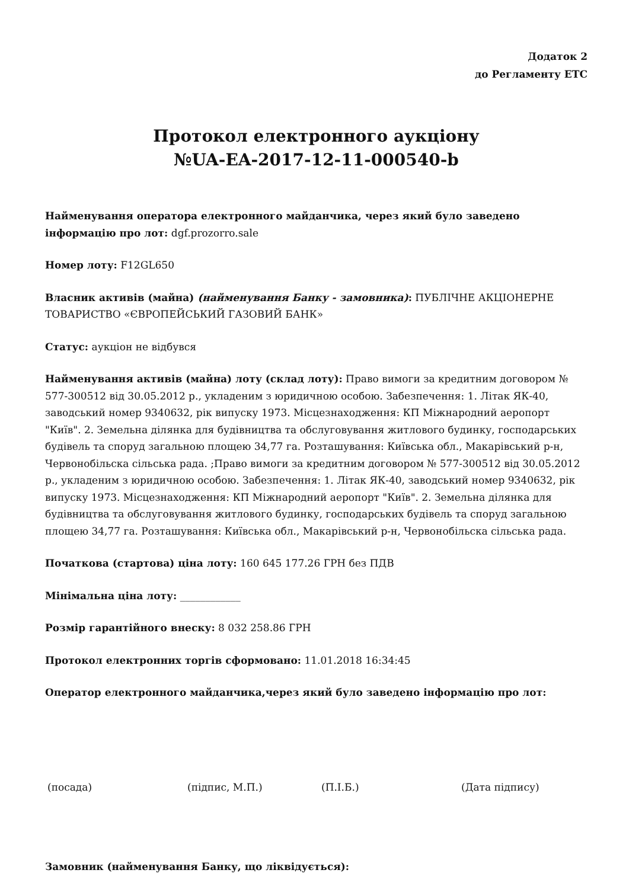Додаток 2
до Регламенту ЕТС
Протокол електронного аукціону
№UA-EA-2017-12-11-000540-b
Найменування оператора електронного майданчика, через який було заведено інформацію про лот: dgf.prozorro.sale
Номер лоту: F12GL650
Власник активів (майна) (найменування Банку - замовника): ПУБЛІЧНЕ АКЦІОНЕРНЕ ТОВАРИСТВО «ЄВРОПЕЙСЬКИЙ ГАЗОВИЙ БАНК»
Статус: аукціон не відбувся
Найменування активів (майна) лоту (склад лоту): Право вимоги за кредитним договором № 577-300512 від 30.05.2012 р., укладеним з юридичною особою. Забезпечення: 1. Літак ЯК-40, заводський номер 9340632, рік випуску 1973. Місцезнаходження: КП Міжнародний аеропорт "Київ". 2. Земельна ділянка для будівництва та обслуговування житлового будинку, господарських будівель та споруд загальною площею 34,77 га. Розташування: Київська обл., Макарівський р-н, Червонобільска сільська рада. ;Право вимоги за кредитним договором № 577-300512 від 30.05.2012 р., укладеним з юридичною особою. Забезпечення: 1. Літак ЯК-40, заводський номер 9340632, рік випуску 1973. Місцезнаходження: КП Міжнародний аеропорт "Київ". 2. Земельна ділянка для будівництва та обслуговування житлового будинку, господарських будівель та споруд загальною площею 34,77 га. Розташування: Київська обл., Макарівський р-н, Червонобільска сільська рада.
Початкова (стартова) ціна лоту: 160 645 177.26 ГРН без ПДВ
Мінімальна ціна лоту: ____________
Розмір гарантійного внеску: 8 032 258.86 ГРН
Протокол електронних торгів сформовано: 11.01.2018 16:34:45
Оператор електронного майданчика,через який було заведено інформацію про лот:
(посада) (підпис, М.П.) (П.І.Б.) (Дата підпису)
Замовник (найменування Банку, що ліквідується):